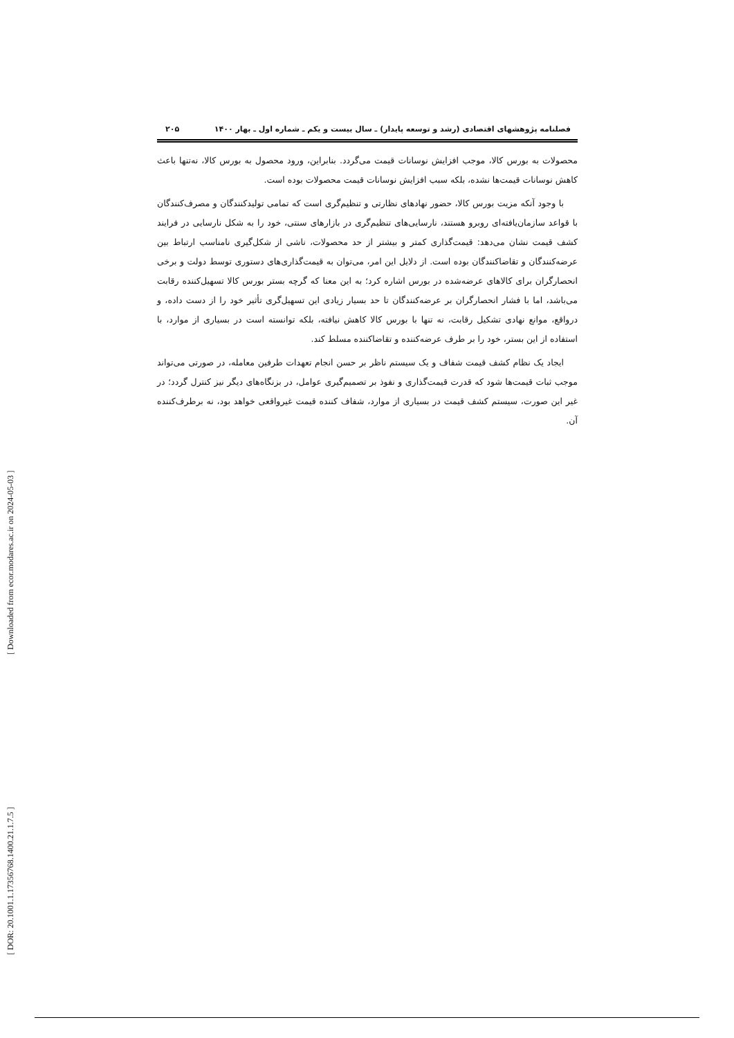فصلنامه پژوهشهای اقتصادی (رشد و توسعه پایدار) ـ سال بیست و یکم ـ شماره اول ـ بهار ۱۴۰۰ ۲۰۵
محصولات به بورس کالا، موجب افزایش نوسانات قیمت می‌گردد. بنابراین، ورود محصول به بورس کالا، نه‌تنها باعث کاهش نوسانات قیمت‌ها نشده، بلکه سبب افزایش نوسانات قیمت محصولات بوده است.
با وجود آنکه مزیت بورس کالا، حضور نهادهای نظارتی و تنظیم‌گری است که تمامی تولیدکنندگان و مصرف‌کنندگان با قواعد سازمان‌یافته‌ای روبرو هستند، نارسایی‌های تنظیم‌گری در بازارهای سنتی، خود را به شکل نارسایی در فرایند کشف قیمت نشان می‌دهد: قیمت‌گذاری کمتر و بیشتر از حد محصولات، ناشی از شکل‌گیری نامناسب ارتباط بین عرضه‌کنندگان و تقاضاکنندگان بوده است. از دلایل این امر، می‌توان به قیمت‌گذاری‌های دستوری توسط دولت و برخی انحصارگران برای کالاهای عرضه‌شده در بورس اشاره کرد؛ به این معنا که گرچه بستر بورس کالا تسهیل‌کننده رقابت می‌باشد، اما با فشار انحصارگران بر عرضه‌کنندگان تا حد بسیار زیادی این تسهیل‌گری تأثیر خود را از دست داده، و درواقع، موانع نهادی تشکیل رقابت، نه تنها با بورس کالا کاهش نیافته، بلکه توانسته است در بسیاری از موارد، با استفاده از این بستر، خود را بر طرف عرضه‌کننده و تقاضاکننده مسلط کند.
ایجاد یک نظام کشف قیمت شفاف و یک سیستم ناظر بر حسن انجام تعهدات طرفین معامله، در صورتی می‌تواند موجب ثبات قیمت‌ها شود که قدرت قیمت‌گذاری و نفوذ بر تصمیم‌گیری عوامل، در بزنگاه‌های دیگر نیز کنترل گردد؛ در غیر این صورت، سیستم کشف قیمت در بسیاری از موارد، شفاف کننده قیمت غیرواقعی خواهد بود، نه برطرف‌کننده آن.
[ DOR: 20.1001.1.17356768.1400.21.1.7.5 ] [ Downloaded from ecor.modares.ac.ir on 2024-05-03 ]